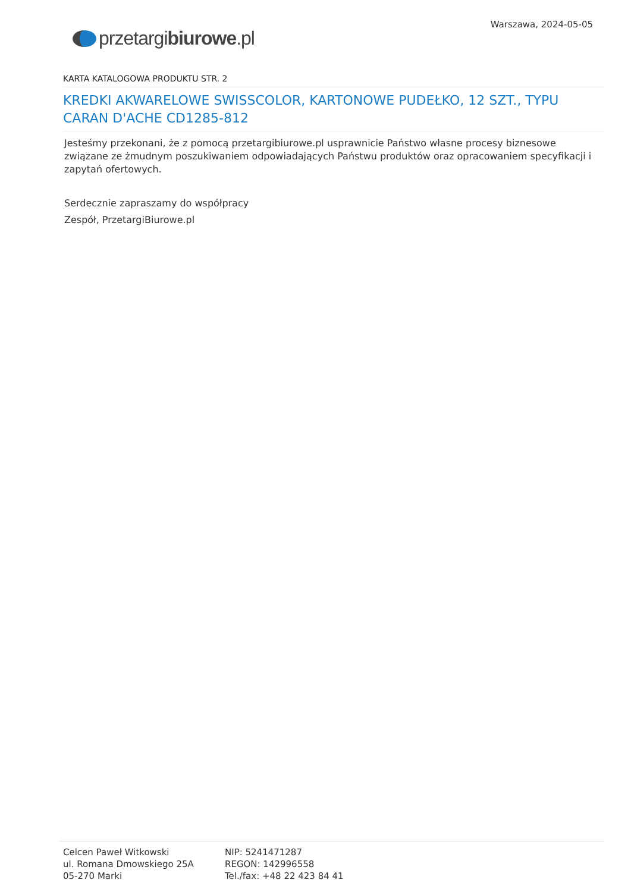przetargibiurowe.pl
Warszawa, 2024-05-05
KARTA KATALOGOWA PRODUKTU STR. 2
KREDKI AKWARELOWE SWISSCOLOR, KARTONOWE PUDEŁKO, 12 SZT., TYPU CARAN D'ACHE CD1285-812
Jesteśmy przekonani, że z pomocą przetargibiurowe.pl usprawnicie Państwo własne procesy biznesowe związane ze żmudnym poszukiwaniem odpowiadających Państwu produktów oraz opracowaniem specyfikacji i zapytań ofertowych.
Serdecznie zapraszamy do współpracy
Zespół, PrzetargiBiurowe.pl
Celcen Paweł Witkowski
ul. Romana Dmowskiego 25A
05-270 Marki
NIP: 5241471287
REGON: 142996558
Tel./fax: +48 22 423 84 41